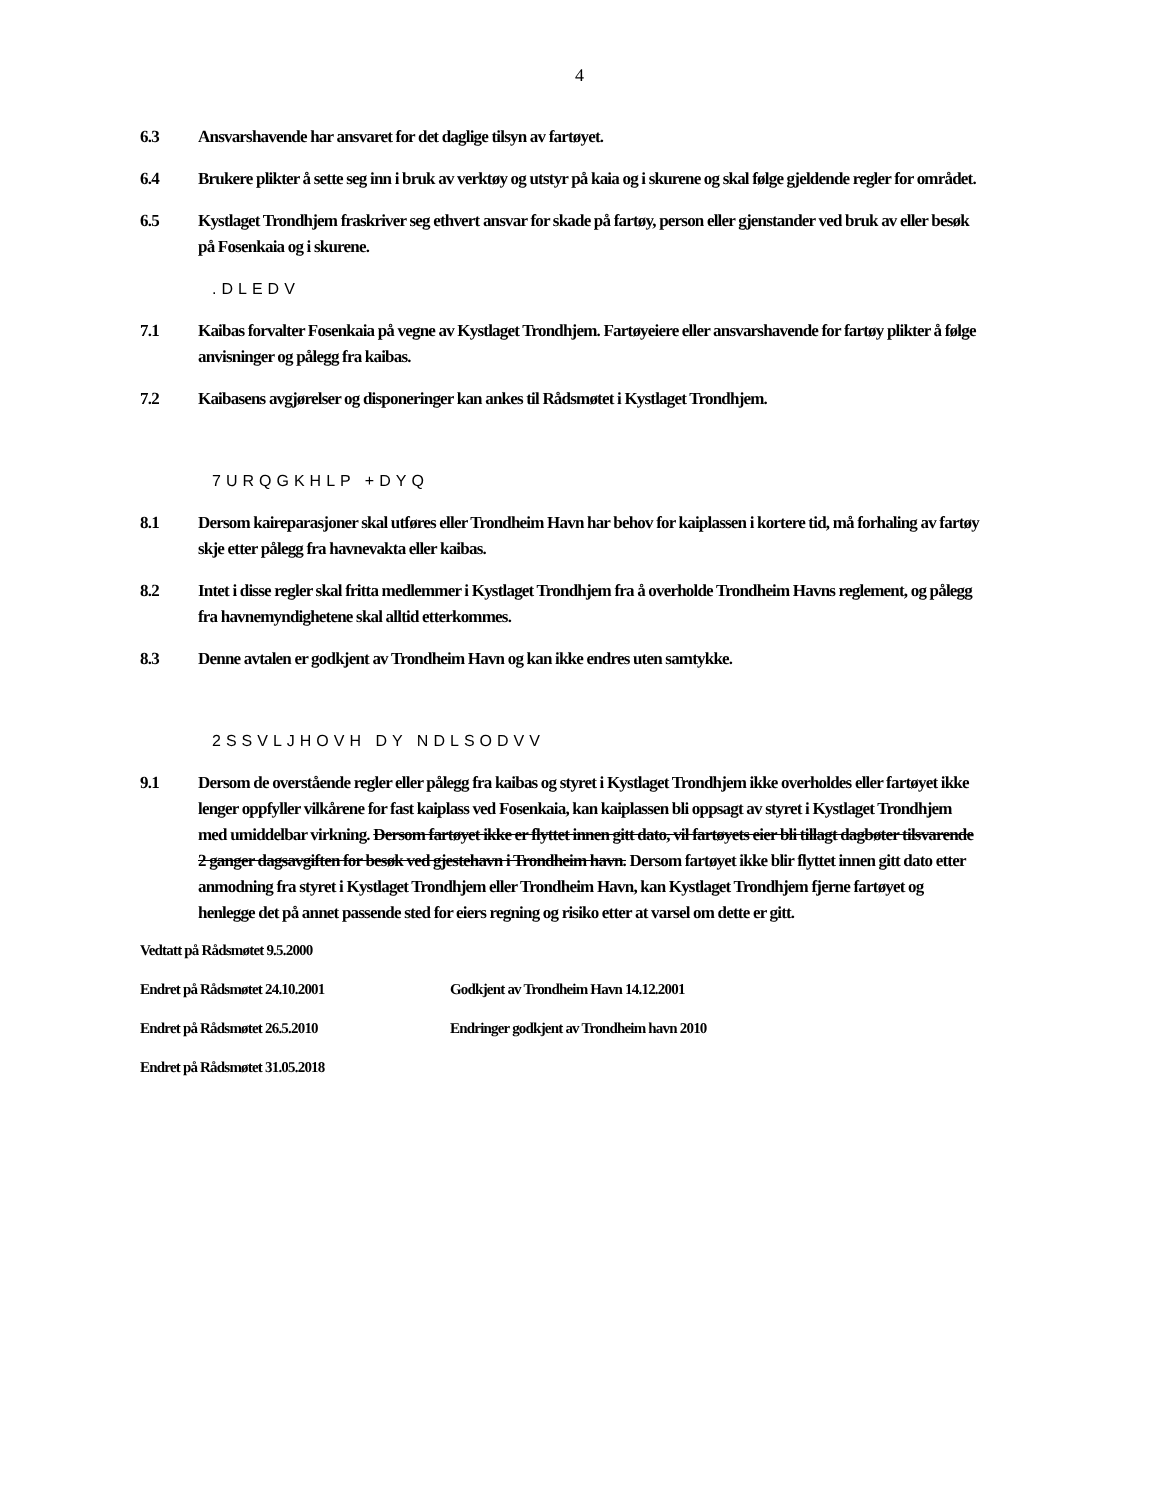4
6.3 Ansvarshavende har ansvaret for det daglige tilsyn av fartøyet.
6.4 Brukere plikter å sette seg inn i bruk av verktøy og utstyr på kaia og i skurene og skal følge gjeldende regler for området.
6.5 Kystlaget Trondhjem fraskriver seg ethvert ansvar for skade på fartøy, person eller gjenstander ved bruk av eller besøk på Fosenkaia og i skurene.
.DLEDV
7.1 Kaibas forvalter Fosenkaia på vegne av Kystlaget Trondhjem. Fartøyeiere eller ansvarshavende for fartøy plikter å følge anvisninger og pålegg fra kaibas.
7.2 Kaibasens avgjørelser og disponeringer kan ankes til Rådsmøtet i Kystlaget Trondhjem.
7URQGKHLP +DYQ
8.1 Dersom kaireparasjoner skal utføres eller Trondheim Havn har behov for kaiplassen i kortere tid, må forhaling av fartøy skje etter pålegg fra havnevakta eller kaibas.
8.2 Intet i disse regler skal fritta medlemmer i Kystlaget Trondhjem fra å overholde Trondheim Havns reglement, og pålegg fra havnemyndighetene skal alltid etterkommes.
8.3 Denne avtalen er godkjent av Trondheim Havn og kan ikke endres uten samtykke.
2SSVLJHOVH DY NDLSODVV
9.1 Dersom de overstående regler eller pålegg fra kaibas og styret i Kystlaget Trondhjem ikke overholdes eller fartøyet ikke lenger oppfyller vilkårene for fast kaiplass ved Fosenkaia, kan kaiplassen bli oppsagt av styret i Kystlaget Trondhjem med umiddelbar virkning. Dersom fartøyet ikke er flyttet innen gitt dato, vil fartøyets eier bli tillagt dagbøter tilsvarende 2 ganger dagsavgiften for besøk ved gjestehavn i Trondheim havn. Dersom fartøyet ikke blir flyttet innen gitt dato etter anmodning fra styret i Kystlaget Trondhjem eller Trondheim Havn, kan Kystlaget Trondhjem fjerne fartøyet og henlegge det på annet passende sted for eiers regning og risiko etter at varsel om dette er gitt.
Vedtatt på Rådsmøtet 9.5.2000
Endret på Rådsmøtet 24.10.2001 Godkjent av Trondheim Havn 14.12.2001
Endret på Rådsmøtet 26.5.2010 Endringer godkjent av Trondheim havn 2010
Endret på Rådsmøtet 31.05.2018